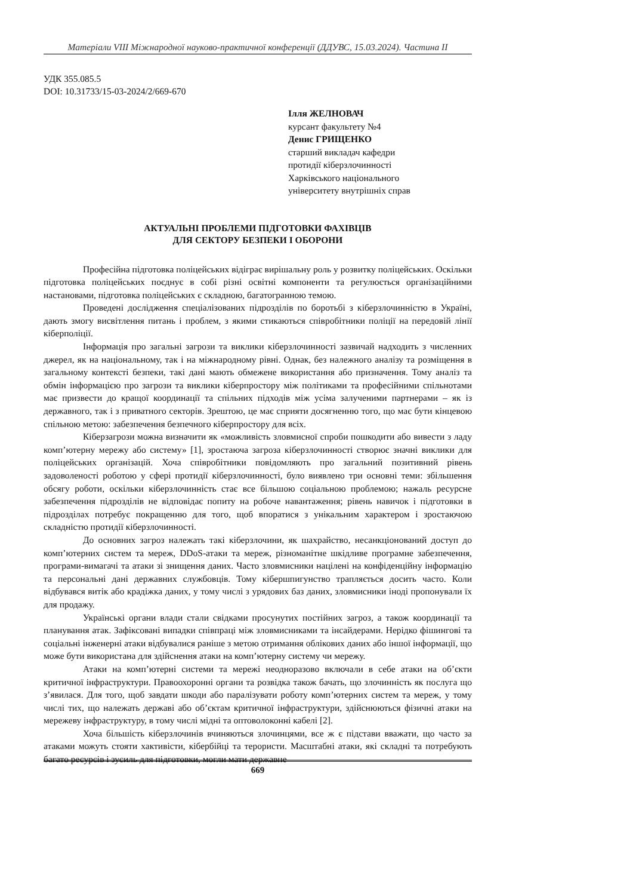Матеріали VIII Міжнародної науково-практичної конференції (ДДУВС, 15.03.2024). Частина ІІ
УДК 355.085.5
DOI: 10.31733/15-03-2024/2/669-670
Ілля ЖЕЛНОВАЧ
курсант факультету №4
Денис ГРИЩЕНКО
старший викладач кафедри
протидії кіберзлочинності
Харківського національного
університету внутрішніх справ
АКТУАЛЬНІ ПРОБЛЕМИ ПІДГОТОВКИ ФАХІВЦІВ
ДЛЯ СЕКТОРУ БЕЗПЕКИ І ОБОРОНИ
Професійна підготовка поліцейських відіграє вирішальну роль у розвитку поліцейських. Оскільки підготовка поліцейських поєднує в собі різні освітні компоненти та регулюється організаційними настановами, підготовка поліцейських є складною, багатогранною темою.
Проведені дослідження спеціалізованих підрозділів по боротьбі з кіберзлочинністю в Україні, дають змогу висвітлення питань і проблем, з якими стикаються співробітники поліції на передовій лінії кіберполіції.
Інформація про загальні загрози та виклики кіберзлочинності зазвичай надходить з численних джерел, як на національному, так і на міжнародному рівні. Однак, без належного аналізу та розміщення в загальному контексті безпеки, такі дані мають обмежене використання або призначення. Тому аналіз та обмін інформацією про загрози та виклики кіберпростору між політиками та професійними спільнотами має призвести до кращої координації та спільних підходів між усіма залученими партнерами – як із державного, так і з приватного секторів. Зрештою, це має сприяти досягненню того, що має бути кінцевою спільною метою: забезпечення безпечного кіберпростору для всіх.
Кіберзагрози можна визначити як «можливість зловмисної спроби пошкодити або вивести з ладу комп’ютерну мережу або систему» [1], зростаюча загроза кіберзлочинності створює значні виклики для поліцейських організацій. Хоча співробітники повідомляють про загальний позитивний рівень задоволеності роботою у сфері протидії кіберзлочинності, було виявлено три основні теми: збільшення обсягу роботи, оскільки кіберзлочинність стає все більшою соціальною проблемою; нажаль ресурсне забезпечення підрозділів не відповідає попиту на робоче навантаження; рівень навичок і підготовки в підрозділах потребує покращенню для того, щоб впоратися з унікальним характером і зростаючою складністю протидії кіберзлочинності.
До основних загроз належать такі кіберзлочини, як шахрайство, несанкціонований доступ до комп’ютерних систем та мереж, DDoS-атаки та мереж, різноманітне шкідливе програмне забезпечення, програми-вимагачі та атаки зі знищення даних. Часто зловмисники націлені на конфіденційну інформацію та персональні дані державних службовців. Тому кібершпигунство трапляється досить часто. Коли відбувався витік або крадіжка даних, у тому числі з урядових баз даних, зловмисники іноді пропонували їх для продажу.
Українські органи влади стали свідками просунутих постійних загроз, а також координації та планування атак. Зафіксовані випадки співпраці між зловмисниками та інсайдерами. Нерідко фішингові та соціальні інженерні атаки відбувалися раніше з метою отримання облікових даних або іншої інформації, що може бути використана для здійснення атаки на комп’ютерну систему чи мережу.
Атаки на комп’ютерні системи та мережі неодноразово включали в себе атаки на об’єкти критичної інфраструктури. Правоохоронні органи та розвідка також бачать, що злочинність як послуга що з’явилася. Для того, щоб завдати шкоди або паралізувати роботу комп’ютерних систем та мереж, у тому числі тих, що належать державі або об’єктам критичної інфраструктури, здійснюються фізичні атаки на мережеву інфраструктуру, в тому числі мідні та оптоволоконні кабелі [2].
Хоча більшість кіберзлочинів вчиняються злочинцями, все ж є підстави вважати, що часто за атаками можуть стояти хактивісти, кібербійці та терористи. Масштабні атаки, які складні та потребують багато ресурсів і зусиль для підготовки, могли мати державне
669